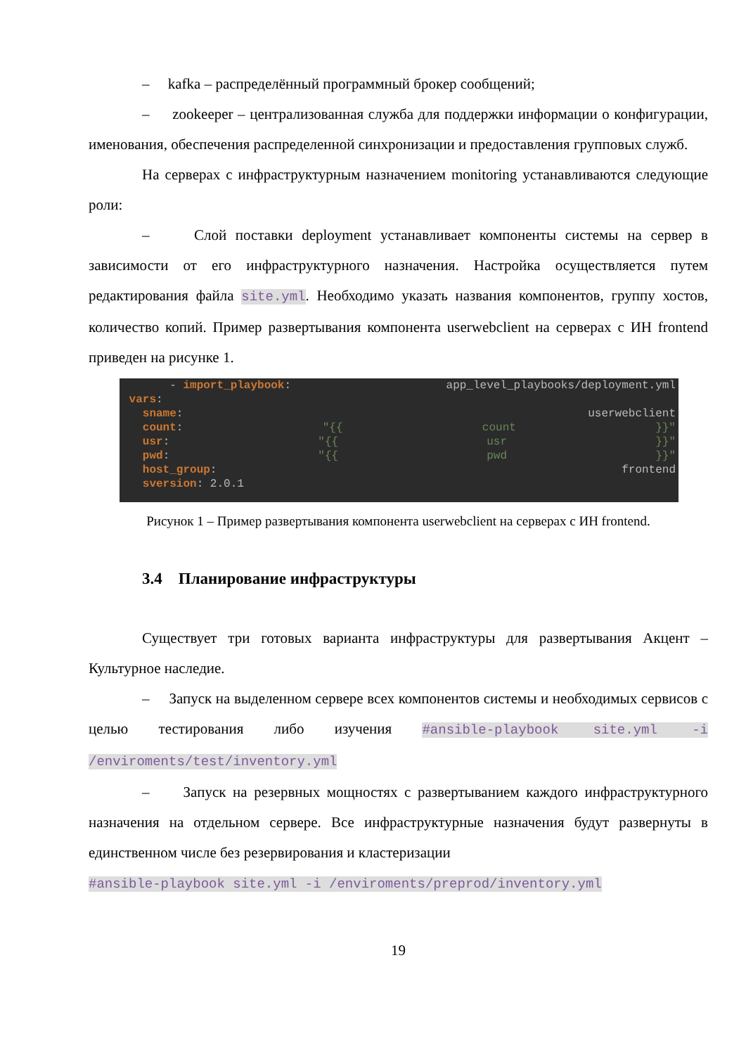– kafka – распределённый программный брокер сообщений;
– zookeeper – централизованная служба для поддержки информации о конфигурации, именования, обеспечения распределенной синхронизации и предоставления групповых служб.
На серверах с инфраструктурным назначением monitoring устанавливаются следующие роли:
– Слой поставки deployment устанавливает компоненты системы на сервер в зависимости от его инфраструктурного назначения. Настройка осуществляется путем редактирования файла site.yml. Необходимо указать названия компонентов, группу хостов, количество копий. Пример развертывания компонента userwebclient на серверах с ИН frontend приведен на рисунке 1.
- import_playbook: app_level_playbooks/deployment.yml
vars:
sname: userwebclient
count: "{{ count }}"
usr: "{{ usr }}"
pwd: "{{ pwd }}"
host_group: frontend
sversion: 2.0.1
Рисунок 1 – Пример развертывания компонента userwebclient на серверах с ИН frontend.
3.4 Планирование инфраструктуры
Существует три готовых варианта инфраструктуры для развертывания Акцент – Культурное наследие.
– Запуск на выделенном сервере всех компонентов системы и необходимых сервисов с целью тестирования либо изучения #ansible-playbook site.yml -i /enviroments/test/inventory.yml
– Запуск на резервных мощностях с развертыванием каждого инфраструктурного назначения на отдельном сервере. Все инфраструктурные назначения будут развернуты в единственном числе без резервирования и кластеризации
#ansible-playbook site.yml -i /enviroments/preprod/inventory.yml
19